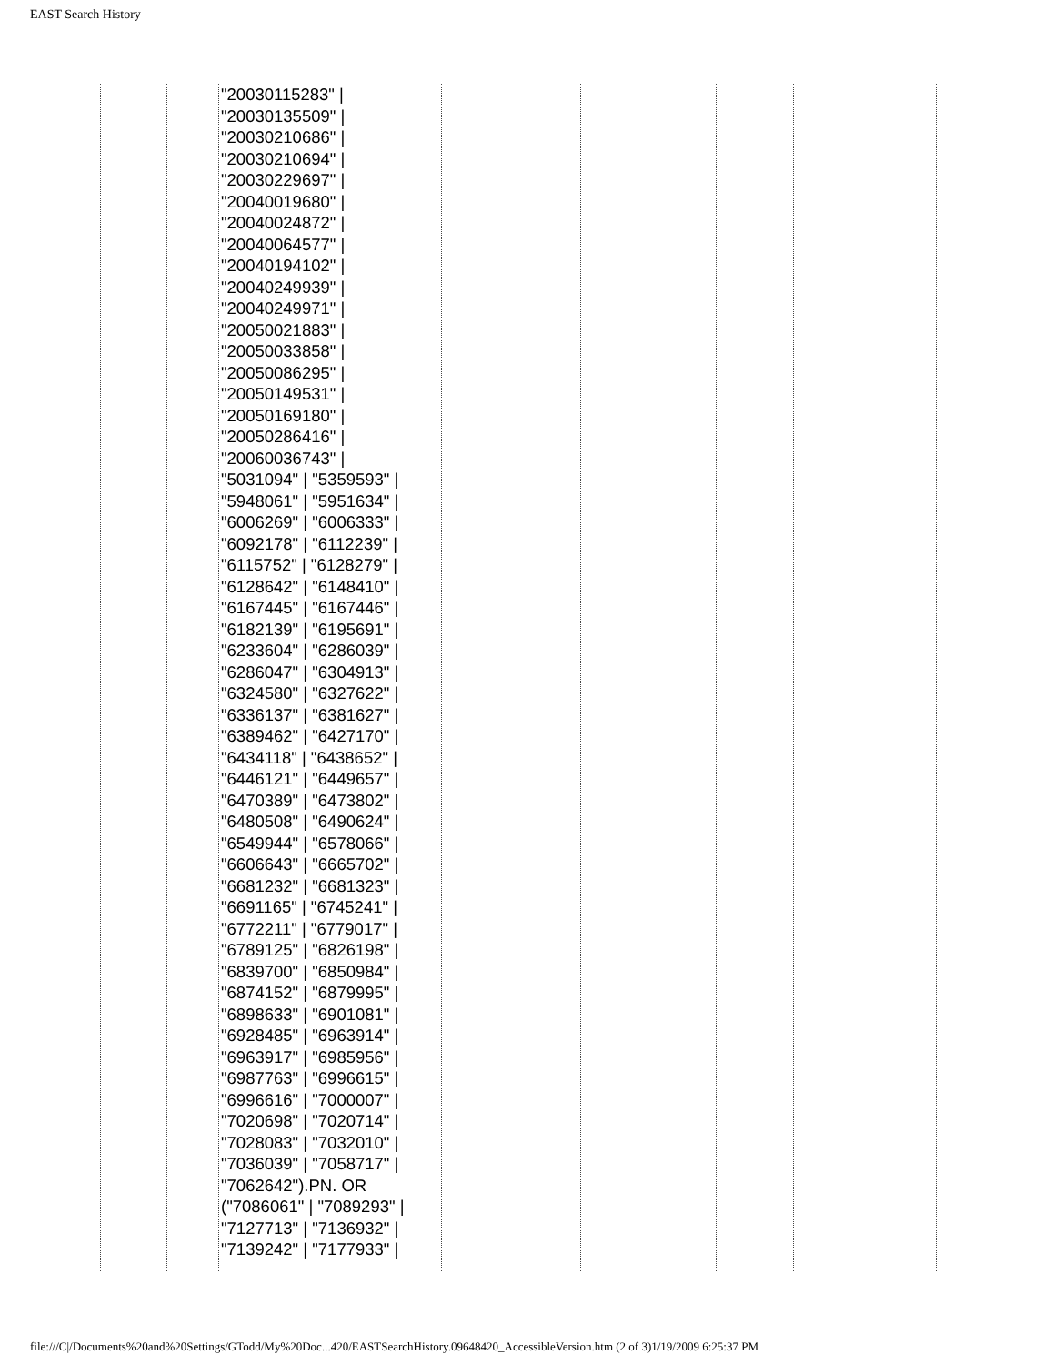EAST Search History
| | | "20030115283" / "20030135509" / "20030210686" / "20030210694" / "20030229697" / "20040019680" / "20040024872" / "20040064577" / "20040194102" / "20040249939" / "20040249971" / "20050021883" / "20050033858" / "20050086295" / "20050149531" / "20050169180" / "20050286416" / "20060036743" / "5031094" / "5359593" / "5948061" / "5951634" / "6006269" / "6006333" / "6092178" / "6112239" / "6115752" / "6128279" / "6128642" / "6148410" / "6167445" / "6167446" / "6182139" / "6195691" / "6233604" / "6286039" / "6286047" / "6304913" / "6324580" / "6327622" / "6336137" / "6381627" / "6389462" / "6427170" / "6434118" / "6438652" / "6446121" / "6449657" / "6470389" / "6473802" / "6480508" / "6490624" / "6549944" / "6578066" / "6606643" / "6665702" / "6681232" / "6681323" / "6691165" / "6745241" / "6772211" / "6779017" / "6789125" / "6826198" / "6839700" / "6850984" / "6874152" / "6879995" / "6898633" / "6901081" / "6928485" / "6963914" / "6963917" / "6985956" / "6987763" / "6996615" / "6996616" / "7000007" / "7020698" / "7020714" / "7028083" / "7032010" / "7036039" / "7058717" / "7062642").PN. OR ("7086061" / "7089293" / "7127713" / "7136932" / "7139242" / "7177933" / | | | | |
file:///C|/Documents%20and%20Settings/GTodd/My%20Doc...420/EASTSearchHistory.09648420_AccessibleVersion.htm (2 of 3)1/19/2009 6:25:37 PM